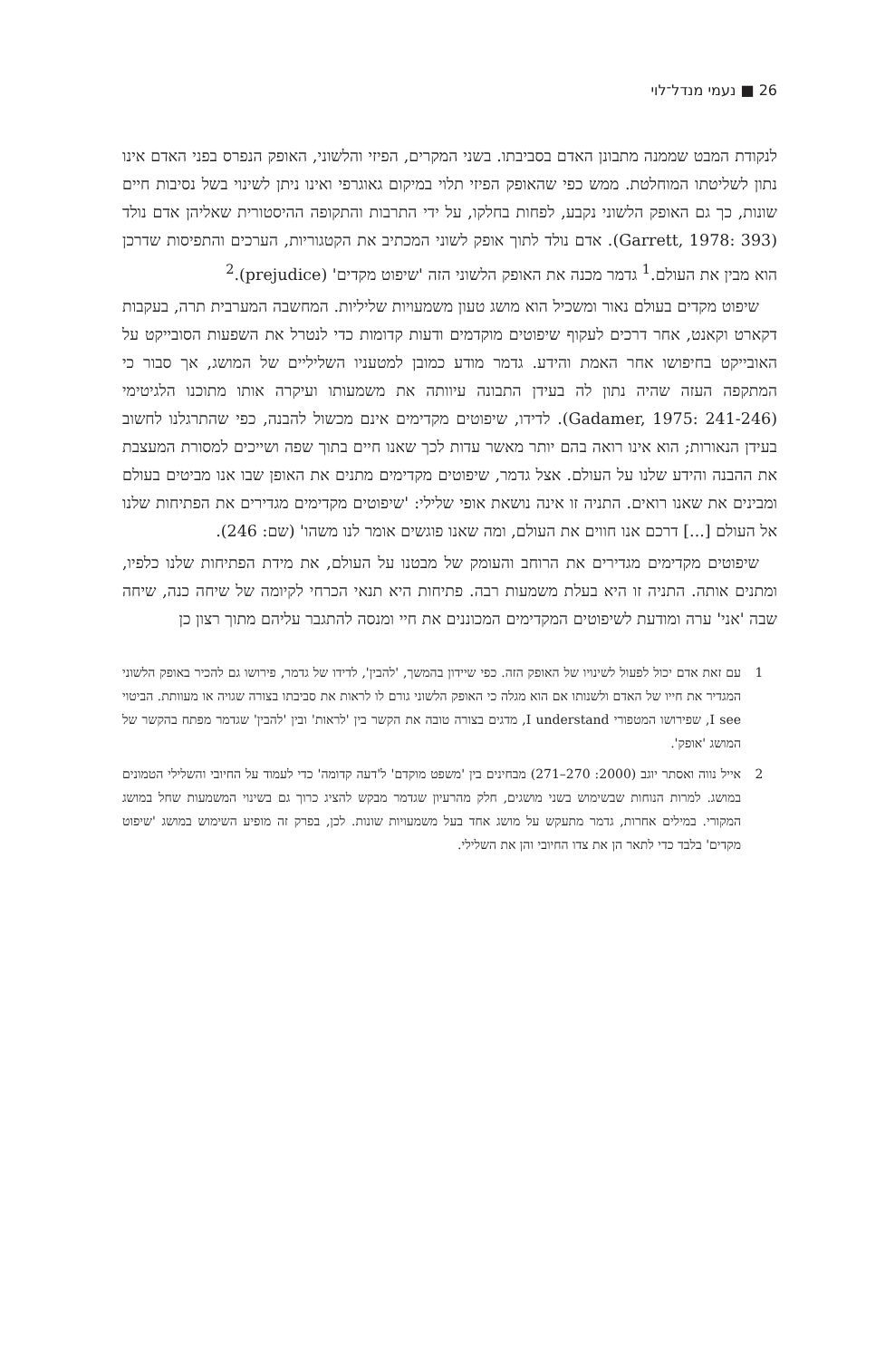26 ■ נעמי מנדל־לוי
לנקודת המבט שממנה מתבונן האדם בסביבתו. בשני המקרים, הפיזי והלשוני, האופק הנפרס בפני האדם אינו נתון לשליטתו המוחלטת. ממש כפי שהאופק הפיזי תלוי במיקום גאוגרפי ואינו ניתן לשינוי בשל נסיבות חיים שונות, כך גם האופק הלשוני נקבע, לפחות בחלקו, על ידי התרבות והתקופה ההיסטורית שאליהן אדם נולד (Garrett, 1978: 393). אדם נולד לתוך אופק לשוני המכתיב את הקטגוריות, הערכים והתפיסות שדרכן הוא מבין את העולם.<sup>1</sup> גדמר מכנה את האופק הלשוני הזה 'שיפוט מקדים' (prejudice).<sup>2</sup>
שיפוט מקדים בעולם נאור ומשכיל הוא מושג טעון משמעויות שליליות. המחשבה המערבית תרה, בעקבות דקארט וקאנט, אחר דרכים לעקוף שיפוטים מוקדמים ודעות קדומות כדי לנטרל את השפעות הסובייקט על האובייקט בחיפושו אחר האמת והידע. גדמר מודע כמובן למטעניו השליליים של המושג, אך סבור כי המתקפה העזה שהיה נתון לה בעידן התבונה עיוותה את משמעותו ועיקרה אותו מתוכנו הלגיטימי (Gadamer, 1975: 241-246). לדידו, שיפוטים מקדימים אינם מכשול להבנה, כפי שהתרגלנו לחשוב בעידן הנאורות; הוא אינו רואה בהם יותר מאשר עדות לכך שאנו חיים בתוך שפה ושייכים למסורת המעצבת את ההבנה והידע שלנו על העולם. אצל גדמר, שיפוטים מקדימים מתנים את האופן שבו אנו מביטים בעולם ומבינים את שאנו רואים. התניה זו אינה נושאת אופי שלילי: 'שיפוטים מקדימים מגדירים את הפתיחות שלנו אל העולם [...] דרכם אנו חווים את העולם, ומה שאנו פוגשים אומר לנו משהו' (שם: 246).
שיפוטים מקדימים מגדירים את הרוחב והעומק של מבטנו על העולם, את מידת הפתיחות שלנו כלפיו, ומתנים אותה. התניה זו היא בעלת משמעות רבה. פתיחות היא תנאי הכרחי לקיומה של שיחה כנה, שיחה שבה 'אני' ערה ומודעת לשיפוטים המקדימים המכוננים את חיי ומנסה להתגבר עליהם מתוך רצון כן
1 עם זאת אדם יכול לפעול לשינויו של האופק הזה. כפי שיידון בהמשך, 'להבין', לדידו של גדמר, פירושו גם להכיר באופק הלשוני המגדיר את חייו של האדם ולשנותו אם הוא מגלה כי האופק הלשוני גורם לו לראות את סביבתו בצורה שגויה או מעוותת. הביטוי I see, שפירושו המטפורי I understand, מדגים בצורה טובה את הקשר בין 'לראות' ובין 'להבין' שגדמר מפתח בהקשר של המושג 'אופק'.
2 אייל נווה ואסתר יוגב (2000: 270–271) מבחינים בין 'משפט מוקדם' ל'דעה קדומה' כדי לעמוד על החיובי והשלילי הטמונים במושג. למרות הנוחות שבשימוש בשני מושגים, חלק מהרעיון שגדמר מבקש להציג כרוך גם בשינוי המשמעות שחל במושג המקורי. במילים אחרות, גדמר מתעקש על מושג אחד בעל משמעויות שונות. לכן, בפרק זה מופיע השימוש במושג 'שיפוט מקדים' בלבד כדי לתאר הן את צדו החיובי והן את השלילי.